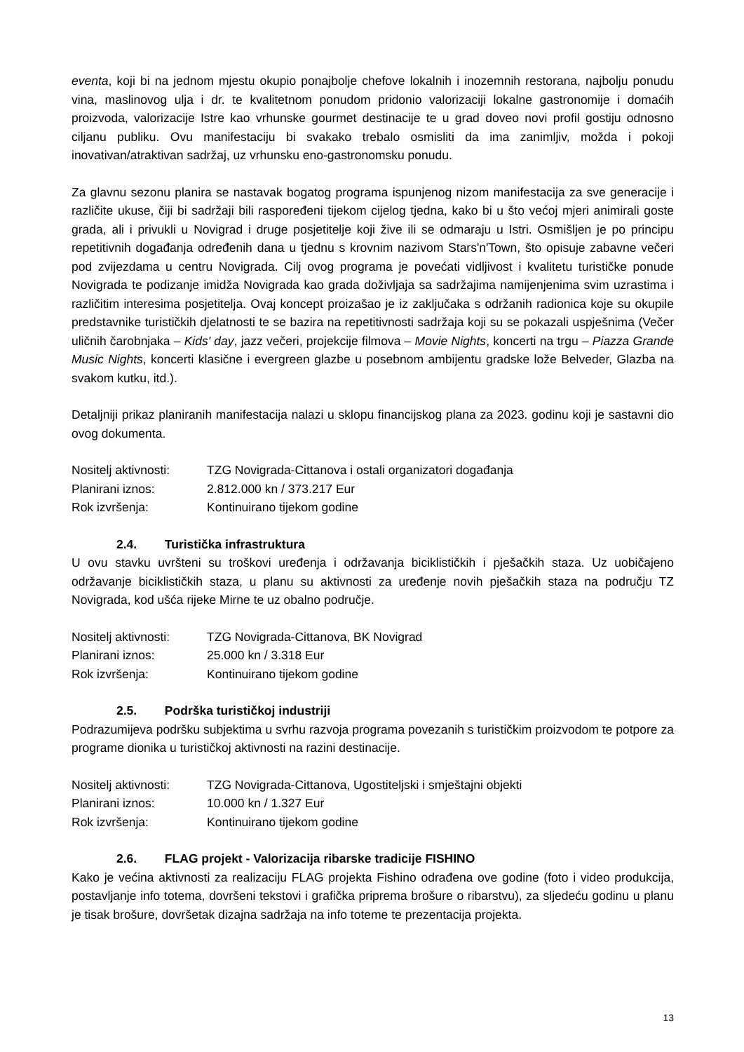eventa, koji bi na jednom mjestu okupio ponajbolje chefove lokalnih i inozemnih restorana, najbolju ponudu vina, maslinovog ulja i dr. te kvalitetnom ponudom pridonio valorizaciji lokalne gastronomije i domaćih proizvoda, valorizacije Istre kao vrhunske gourmet destinacije te u grad doveo novi profil gostiju odnosno ciljanu publiku. Ovu manifestaciju bi svakako trebalo osmisliti da ima zanimljiv, možda i pokoji inovativan/atraktivan sadržaj, uz vrhunsku eno-gastronomsku ponudu.
Za glavnu sezonu planira se nastavak bogatog programa ispunjenog nizom manifestacija za sve generacije i različite ukuse, čiji bi sadržaji bili raspoređeni tijekom cijelog tjedna, kako bi u što većoj mjeri animirali goste grada, ali i privukli u Novigrad i druge posjetitelje koji žive ili se odmaraju u Istri. Osmišljen je po principu repetitivnih događanja određenih dana u tjednu s krovnim nazivom Stars'n'Town, što opisuje zabavne večeri pod zvijezdama u centru Novigrada. Cilj ovog programa je povećati vidljivost i kvalitetu turističke ponude Novigrada te podizanje imidža Novigrada kao grada doživljaja sa sadržajima namijenjenima svim uzrastima i različitim interesima posjetitelja. Ovaj koncept proizašao je iz zaključaka s održanih radionica koje su okupile predstavnike turističkih djelatnosti te se bazira na repetitivnosti sadržaja koji su se pokazali uspješnima (Večer uličnih čarobnjaka – Kids' day, jazz večeri, projekcije filmova – Movie Nights, koncerti na trgu – Piazza Grande Music Nights, koncerti klasične i evergreen glazbe u posebnom ambijentu gradske lože Belveder, Glazba na svakom kutku, itd.).
Detaljniji prikaz planiranih manifestacija nalazi u sklopu financijskog plana za 2023. godinu koji je sastavni dio ovog dokumenta.
Nositelj aktivnosti: TZG Novigrada-Cittanova i ostali organizatori događanja
Planirani iznos: 2.812.000 kn / 373.217 Eur
Rok izvršenja: Kontinuirano tijekom godine
2.4. Turistička infrastruktura
U ovu stavku uvršteni su troškovi uređenja i održavanja biciklističkih i pješačkih staza. Uz uobičajeno održavanje biciklističkih staza, u planu su aktivnosti za uređenje novih pješačkih staza na području TZ Novigrada, kod ušća rijeke Mirne te uz obalno područje.
Nositelj aktivnosti: TZG Novigrada-Cittanova, BK Novigrad
Planirani iznos: 25.000 kn / 3.318 Eur
Rok izvršenja: Kontinuirano tijekom godine
2.5. Podrška turističkoj industriji
Podrazumijeva podršku subjektima u svrhu razvoja programa povezanih s turističkim proizvodom te potpore za programe dionika u turističkoj aktivnosti na razini destinacije.
Nositelj aktivnosti: TZG Novigrada-Cittanova, Ugostiteljski i smještajni objekti
Planirani iznos: 10.000 kn / 1.327 Eur
Rok izvršenja: Kontinuirano tijekom godine
2.6. FLAG projekt - Valorizacija ribarske tradicije FISHINO
Kako je većina aktivnosti za realizaciju FLAG projekta Fishino odrađena ove godine (foto i video produkcija, postavljanje info totema, dovršeni tekstovi i grafička priprema brošure o ribarstvu), za sljedeću godinu u planu je tisak brošure, dovršetak dizajna sadržaja na info toteme te prezentacija projekta.
13